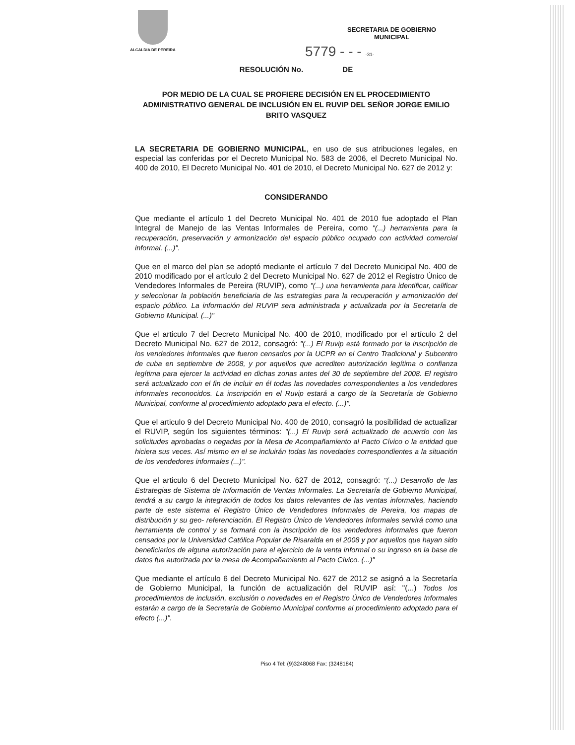ALCALDIA DE PEREIRA
SECRETARIA DE GOBIERNO
MUNICIPAL
5779 - - - -31-
RESOLUCIÓN No. DE
POR MEDIO DE LA CUAL SE PROFIERE DECISIÓN EN EL PROCEDIMIENTO ADMINISTRATIVO GENERAL DE INCLUSIÓN EN EL RUVIP DEL SEÑOR JORGE EMILIO BRITO VASQUEZ
LA SECRETARIA DE GOBIERNO MUNICIPAL, en uso de sus atribuciones legales, en especial las conferidas por el Decreto Municipal No. 583 de 2006, el Decreto Municipal No. 400 de 2010, El Decreto Municipal No. 401 de 2010, el Decreto Municipal No. 627 de 2012 y:
CONSIDERANDO
Que mediante el artículo 1 del Decreto Municipal No. 401 de 2010 fue adoptado el Plan Integral de Manejo de las Ventas Informales de Pereira, como "(...) herramienta para la recuperación, preservación y armonización del espacio público ocupado con actividad comercial informal. (...)".
Que en el marco del plan se adoptó mediante el artículo 7 del Decreto Municipal No. 400 de 2010 modificado por el artículo 2 del Decreto Municipal No. 627 de 2012 el Registro Único de Vendedores Informales de Pereira (RUVIP), como "(...) una herramienta para identificar, calificar y seleccionar la población beneficiaria de las estrategias para la recuperación y armonización del espacio público. La información del RUVIP sera administrada y actualizada por la Secretaría de Gobierno Municipal. (...)"
Que el articulo 7 del Decreto Municipal No. 400 de 2010, modificado por el artículo 2 del Decreto Municipal No. 627 de 2012, consagró: "(...) El Ruvip está formado por la inscripción de los vendedores informales que fueron censados por la UCPR en el Centro Tradicional y Subcentro de cuba en septiembre de 2008, y por aquellos que acrediten autorización legítima o confianza legítima para ejercer la actividad en dichas zonas antes del 30 de septiembre del 2008. El registro será actualizado con el fin de incluir en él todas las novedades correspondientes a los vendedores informales reconocidos. La inscripción en el Ruvip estará a cargo de la Secretaría de Gobierno Municipal, conforme al procedimiento adoptado para el efecto. (...)".
Que el articulo 9 del Decreto Municipal No. 400 de 2010, consagró la posibilidad de actualizar el RUVIP, según los siguientes términos: "(...) El Ruvip será actualizado de acuerdo con las solicitudes aprobadas o negadas por la Mesa de Acompañamiento al Pacto Cívico o la entidad que hiciera sus veces. Así mismo en el se incluirán todas las novedades correspondientes a la situación de los vendedores informales (...)".
Que el articulo 6 del Decreto Municipal No. 627 de 2012, consagró: "(...) Desarrollo de las Estrategias de Sistema de Información de Ventas Informales. La Secretaría de Gobierno Municipal, tendrá a su cargo la integración de todos los datos relevantes de las ventas informales, haciendo parte de este sistema el Registro Único de Vendedores Informales de Pereira, los mapas de distribución y su geo- referenciación. El Registro Único de Vendedores Informales servirá como una herramienta de control y se formará con la inscripción de los vendedores informales que fueron censados por la Universidad Católica Popular de Risaralda en el 2008 y por aquellos que hayan sido beneficiarios de alguna autorización para el ejercicio de la venta informal o su ingreso en la base de datos fue autorizada por la mesa de Acompañamiento al Pacto Cívico. (...)"
Que mediante el artículo 6 del Decreto Municipal No. 627 de 2012 se asignó a la Secretaría de Gobierno Municipal, la función de actualización del RUVIP así: "(...) Todos los procedimientos de inclusión, exclusión o novedades en el Registro Único de Vendedores Informales estarán a cargo de la Secretaría de Gobierno Municipal conforme al procedimiento adoptado para el efecto (...)".
Piso 4 Tel: (9)3248068 Fax: (3248184)